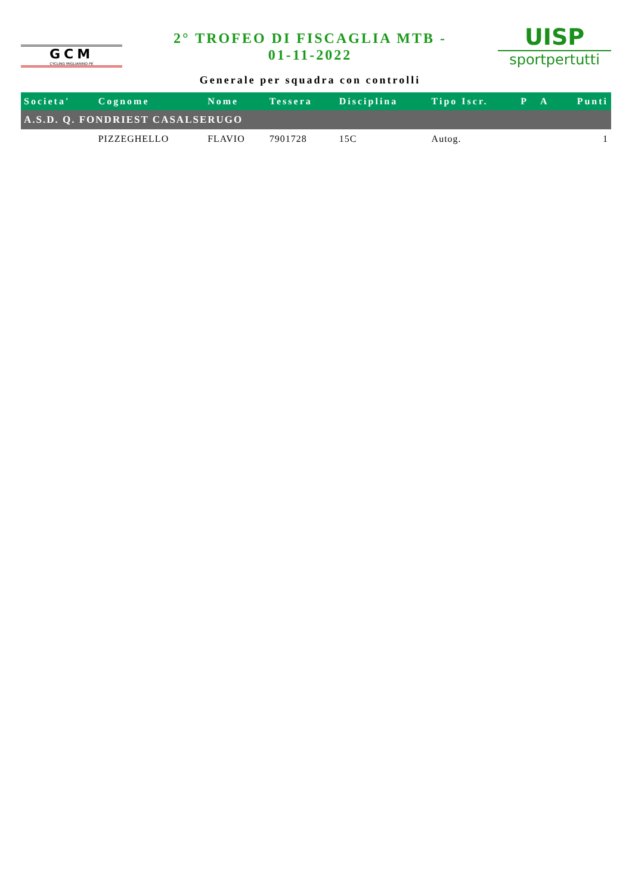GCM
CYCLING MIGLIARINO-FE
2° TROFEO DI FISCAGLIA MTB -
01-11-2022
Generale per squadra con controlli
UISP
sportpertutti
| Societa' | Cognome | Nome | Tessera | Disciplina | Tipo Iscr. | P | A | Punti |
| --- | --- | --- | --- | --- | --- | --- | --- | --- |
| A.S.D. Q. FONDRIEST CASALSERUGO | | | | | | | | |
| | PIZZEGHELLO | FLAVIO | 7901728 | 15C | Autog. | | | 1 |